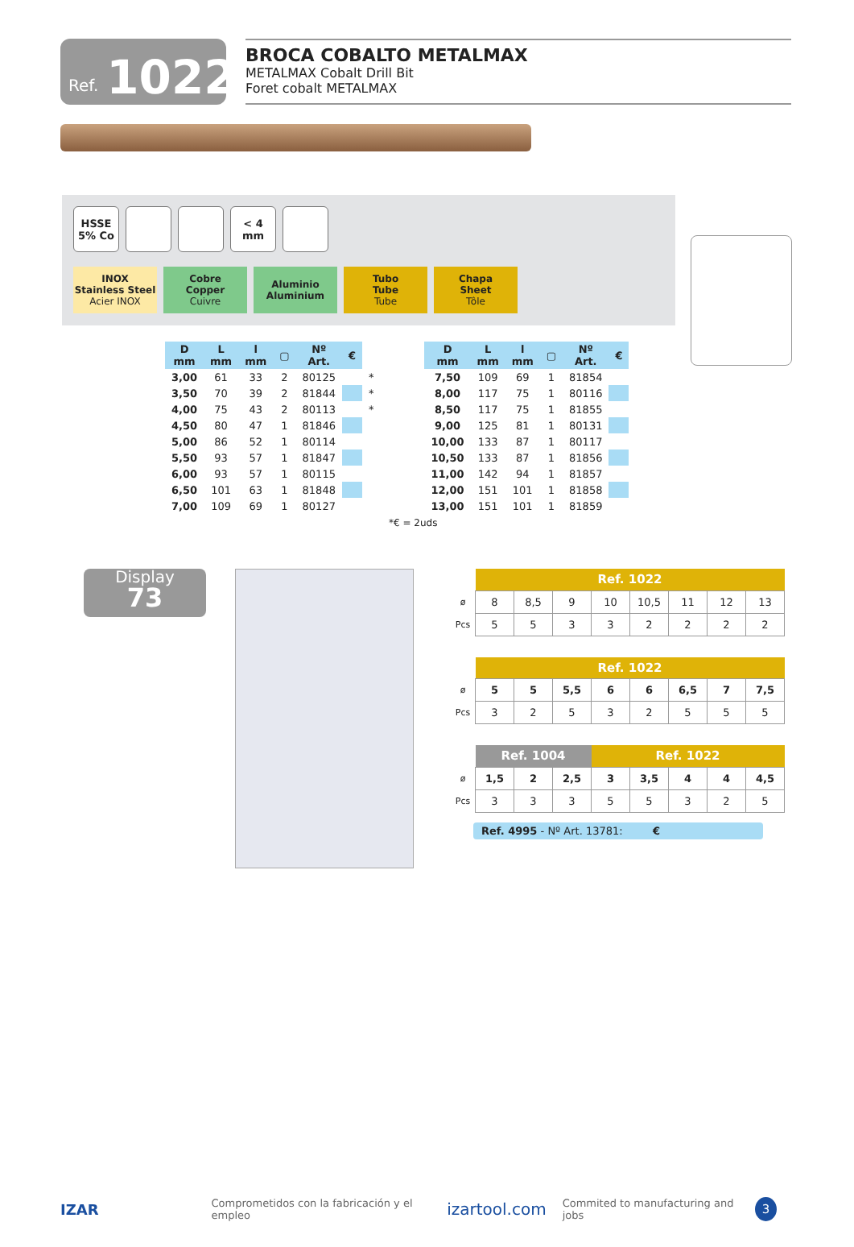Ref. 1022
BROCA COBALTO METALMAX
METALMAX Cobalt Drill Bit
Foret cobalt METALMAX
HSSE
5% Co
< 4 mm
INOX
Stainless Steel
Acier INOX
Cobre
Copper
Cuivre
Aluminio
Aluminium
Tubo
Tube
Tube
Chapa
Sheet
Tôle
| D mm | L mm | l mm | ▢ | Nº Art. | € | |
| --- | --- | --- | --- | --- | --- | --- |
| 3,00 | 61 | 33 | 2 | 80125 | | * |
| 3,50 | 70 | 39 | 2 | 81844 | | * |
| 4,00 | 75 | 43 | 2 | 80113 | | * |
| 4,50 | 80 | 47 | 1 | 81846 | | |
| 5,00 | 86 | 52 | 1 | 80114 | | |
| 5,50 | 93 | 57 | 1 | 81847 | | |
| 6,00 | 93 | 57 | 1 | 80115 | | |
| 6,50 | 101 | 63 | 1 | 81848 | | |
| 7,00 | 109 | 69 | 1 | 80127 | | |
| D mm | L mm | l mm | ▢ | Nº Art. | € |
| --- | --- | --- | --- | --- | --- |
| 7,50 | 109 | 69 | 1 | 81854 | |
| 8,00 | 117 | 75 | 1 | 80116 | |
| 8,50 | 117 | 75 | 1 | 81855 | |
| 9,00 | 125 | 81 | 1 | 80131 | |
| 10,00 | 133 | 87 | 1 | 80117 | |
| 10,50 | 133 | 87 | 1 | 81856 | |
| 11,00 | 142 | 94 | 1 | 81857 | |
| 12,00 | 151 | 101 | 1 | 81858 | |
| 13,00 | 151 | 101 | 1 | 81859 | |
*€ = 2uds
Display
73
| | Ref. 1022 | | | | | | | |
| ø | 8 | 8,5 | 9 | 10 | 10,5 | 11 | 12 | 13 |
| Pcs | 5 | 5 | 3 | 3 | 2 | 2 | 2 | 2 |
| | Ref. 1022 | | | | | | | |
| ø | 5 | 5 | 5,5 | 6 | 6 | 6,5 | 7 | 7,5 |
| Pcs | 3 | 2 | 5 | 3 | 2 | 5 | 5 | 5 |
| | Ref. 1004 | | | Ref. 1022 | | | | |
| ø | 1,5 | 2 | 2,5 | 3 | 3,5 | 4 | 4 | 4,5 |
| Pcs | 3 | 3 | 3 | 5 | 5 | 3 | 2 | 5 |
Ref. 4995 - Nº Art. 13781: €
IZAR Comprometidos con la fabricación y el empleo izartool.com Commited to manufacturing and jobs 3